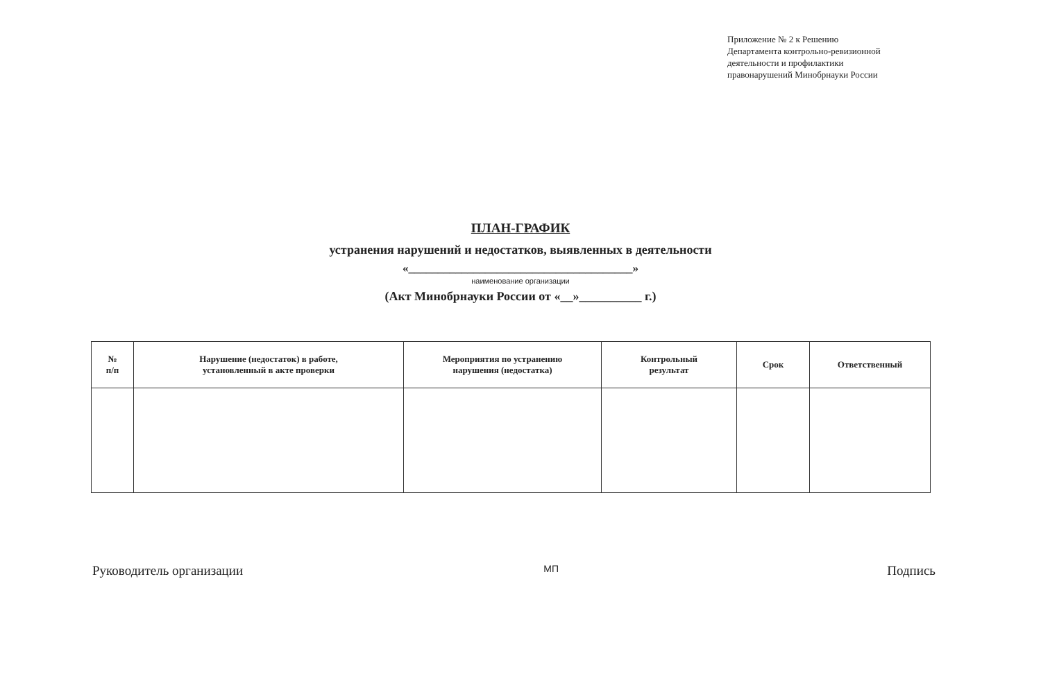Приложение № 2 к Решению
Департамента контрольно-ревизионной
деятельности и профилактики
правонарушений Минобрнауки России
ПЛАН-ГРАФИК
устранения нарушений и недостатков, выявленных в деятельности
«______________________________________»
наименование организации
(Акт Минобрнауки России от «__»__________ г.)
| № п/п | Нарушение (недостаток) в работе, установленный в акте проверки | Мероприятия по устранению нарушения (недостатка) | Контрольный результат | Срок | Ответственный |
| --- | --- | --- | --- | --- | --- |
Руководитель организации МП Подпись